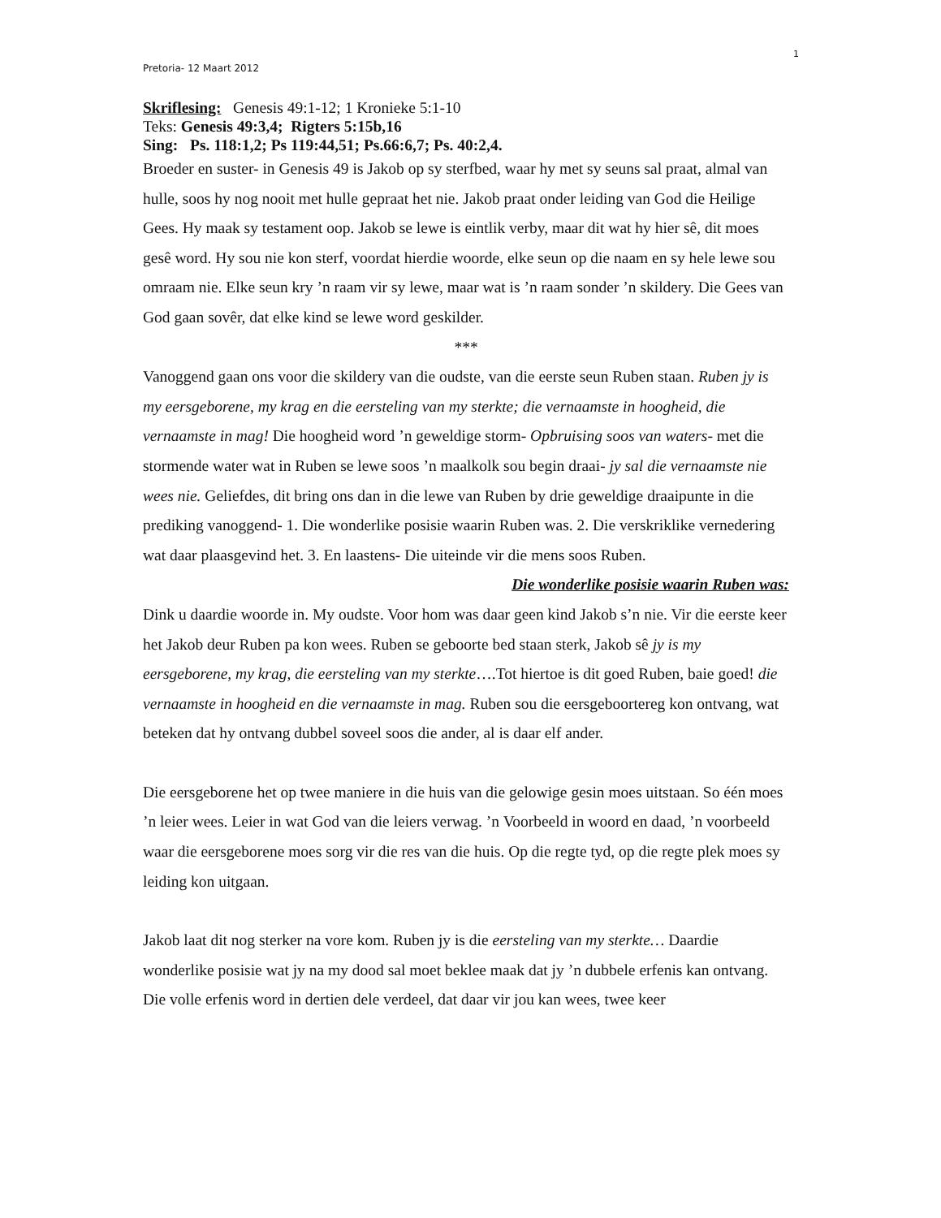1
Pretoria- 12 Maart 2012
Skriflesing: Genesis 49:1-12; 1 Kronieke 5:1-10
Teks: Genesis 49:3,4; Rigters 5:15b,16
Sing: Ps. 118:1,2; Ps 119:44,51; Ps.66:6,7; Ps. 40:2,4.
Broeder en suster- in Genesis 49 is Jakob op sy sterfbed, waar hy met sy seuns sal praat, almal van hulle, soos hy nog nooit met hulle gepraat het nie. Jakob praat onder leiding van God die Heilige Gees. Hy maak sy testament oop. Jakob se lewe is eintlik verby, maar dit wat hy hier sê, dit moes gesê word. Hy sou nie kon sterf, voordat hierdie woorde, elke seun op die naam en sy hele lewe sou omraam nie. Elke seun kry ’n raam vir sy lewe, maar wat is ’n raam sonder ’n skildery. Die Gees van God gaan sovêr, dat elke kind se lewe word geskilder.
***
Vanoggend gaan ons voor die skildery van die oudste, van die eerste seun Ruben staan. Ruben jy is my eersgeborene, my krag en die eersteling van my sterkte; die vernaamste in hoogheid, die vernaamste in mag! Die hoogheid word ’n geweldige storm- Opbruising soos van waters- met die stormende water wat in Ruben se lewe soos ’n maalkolk sou begin draai- jy sal die vernaamste nie wees nie. Geliefdes, dit bring ons dan in die lewe van Ruben by drie geweldige draaipunte in die prediking vanoggend- 1. Die wonderlike posisie waarin Ruben was. 2. Die verskriklike vernedering wat daar plaasgevind het. 3. En laastens- Die uiteinde vir die mens soos Ruben.
Die wonderlike posisie waarin Ruben was:
Dink u daardie woorde in. My oudste. Voor hom was daar geen kind Jakob s’n nie. Vir die eerste keer het Jakob deur Ruben pa kon wees. Ruben se geboorte bed staan sterk, Jakob sê jy is my eersgeborene, my krag, die eersteling van my sterkte….Tot hiertoe is dit goed Ruben, baie goed! die vernaamste in hoogheid en die vernaamste in mag. Ruben sou die eersgeboortereg kon ontvang, wat beteken dat hy ontvang dubbel soveel soos die ander, al is daar elf ander.
Die eersgeborene het op twee maniere in die huis van die gelowige gesin moes uitstaan. So één moes ’n leier wees. Leier in wat God van die leiers verwag. ’n Voorbeeld in woord en daad, ’n voorbeeld waar die eersgeborene moes sorg vir die res van die huis. Op die regte tyd, op die regte plek moes sy leiding kon uitgaan.
Jakob laat dit nog sterker na vore kom. Ruben jy is die eersteling van my sterkte… Daardie wonderlike posisie wat jy na my dood sal moet beklee maak dat jy ’n dubbele erfenis kan ontvang. Die volle erfenis word in dertien dele verdeel, dat daar vir jou kan wees, twee keer